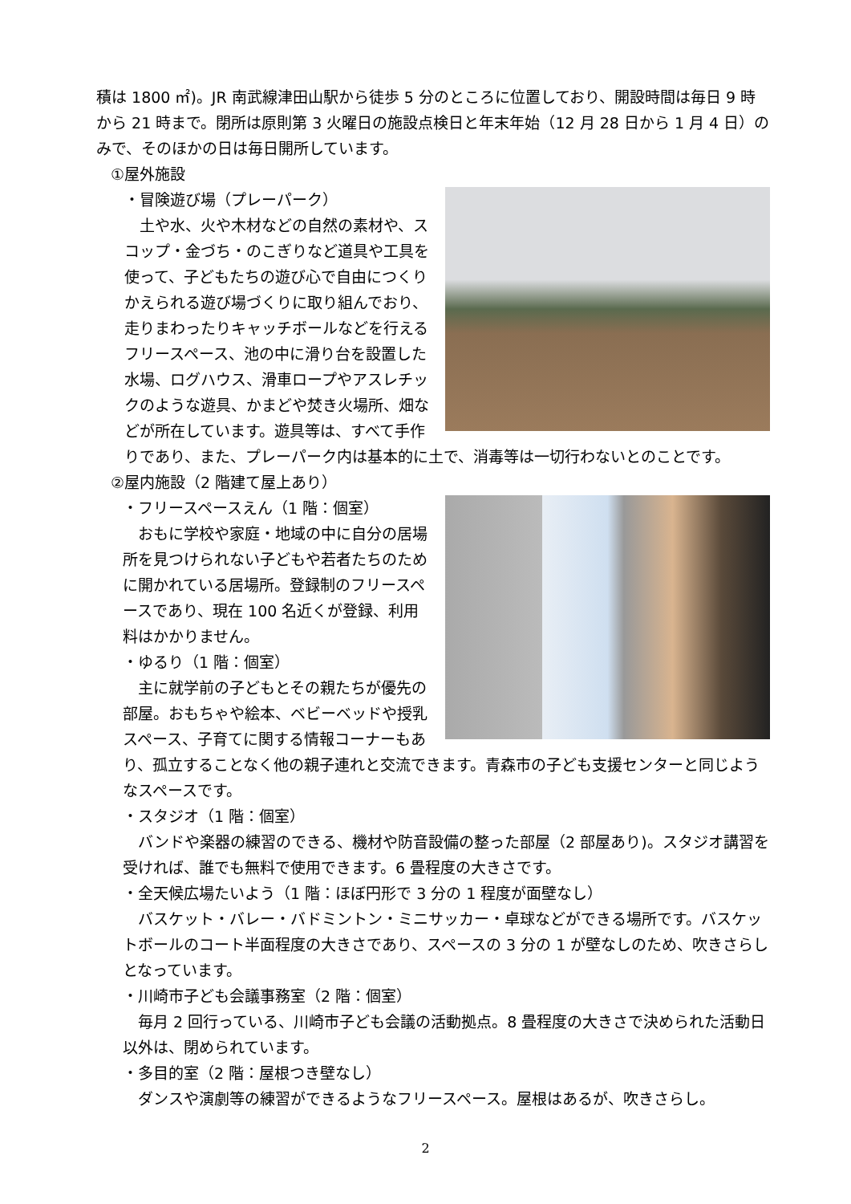積は 1800 ㎡)。JR 南武線津田山駅から徒歩 5 分のところに位置しており、開設時間は毎日 9 時から 21 時まで。閉所は原則第 3 火曜日の施設点検日と年末年始（12 月 28 日から 1 月 4 日）のみで、そのほかの日は毎日開所しています。
①屋外施設
・冒険遊び場（プレーパーク）
　土や水、火や木材などの自然の素材や、スコップ・金づち・のこぎりなど道具や工具を使って、子どもたちの遊び心で自由につくりかえられる遊び場づくりに取り組んでおり、走りまわったりキャッチボールなどを行えるフリースペース、池の中に滑り台を設置した水場、ログハウス、滑車ロープやアスレチックのような遊具、かまどや焚き火場所、畑などが所在しています。遊具等は、すべて手作りであり、また、プレーパーク内は基本的に土で、消毒等は一切行わないとのことです。
②屋内施設（2 階建て屋上あり）
・フリースペースえん（1 階：個室）
　おもに学校や家庭・地域の中に自分の居場所を見つけられない子どもや若者たちのために開かれている居場所。登録制のフリースペースであり、現在 100 名近くが登録、利用料はかかりません。
・ゆるり（1 階：個室）
　主に就学前の子どもとその親たちが優先の部屋。おもちゃや絵本、ベビーベッドや授乳スペース、子育てに関する情報コーナーもあり、孤立することなく他の親子連れと交流できます。青森市の子ども支援センターと同じようなスペースです。
・スタジオ（1 階：個室）
　バンドや楽器の練習のできる、機材や防音設備の整った部屋（2 部屋あり)。スタジオ講習を受ければ、誰でも無料で使用できます。6 畳程度の大きさです。
・全天候広場たいよう（1 階：ほぼ円形で 3 分の 1 程度が面壁なし）
　バスケット・バレー・バドミントン・ミニサッカー・卓球などができる場所です。バスケットボールのコート半面程度の大きさであり、スペースの 3 分の 1 が壁なしのため、吹きさらしとなっています。
・川崎市子ども会議事務室（2 階：個室）
　毎月 2 回行っている、川崎市子ども会議の活動拠点。8 畳程度の大きさで決められた活動日以外は、閉められています。
・多目的室（2 階：屋根つき壁なし）
　ダンスや演劇等の練習ができるようなフリースペース。屋根はあるが、吹きさらし。
2